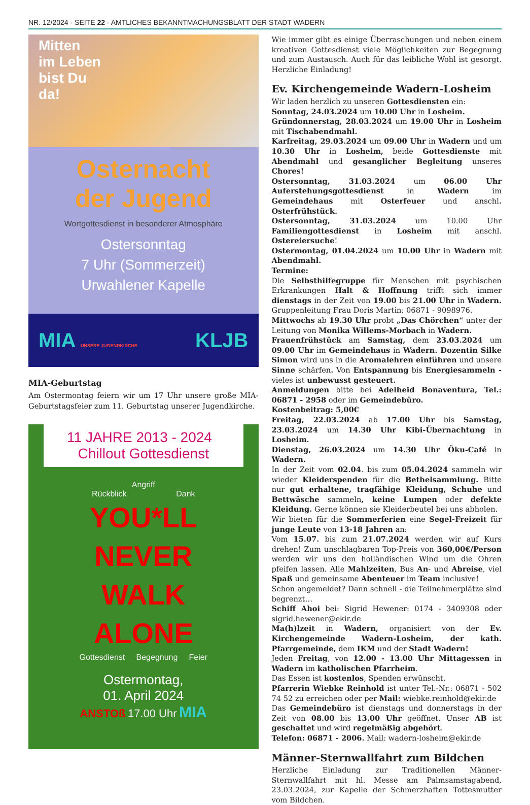NR. 12/2024 - SEITE 22 - AMTLICHES BEKANNTMACHUNGSBLATT DER STADT WADERN
Mitten
im Leben
bist Du
da!
Osternacht
der Jugend
Wortgottesdienst in besonderer Atmosphäre
Ostersonntag
7 Uhr (Sommerzeit)
Urwahlener Kapelle
MIA UNSERE JUGENDKIRCHE KLJB
MIA-Geburtstag
Am Ostermontag feiern wir um 17 Uhr unsere große MIA-Geburtstagsfeier zum 11. Geburtstag unserer Jugendkirche.
11 JAHRE 2013 - 2024 Chillout Gottesdienst
Angriff
Rückblick Dank
YOU*LL
NEVER
WALK
ALONE
Gottesdienst Begegnung Feier
Ostermontag,
01. April 2024
ANSTOß 17.00 Uhr MIA
Wie immer gibt es einige Überraschungen und neben einem kreativen Gottesdienst viele Möglichkeiten zur Begegnung und zum Austausch. Auch für das leibliche Wohl ist gesorgt. Herzliche Einladung!
Ev. Kirchengemeinde Wadern-Losheim
Wir laden herzlich zu unseren Gottesdiensten ein:
Sonntag, 24.03.2024 um 10.00 Uhr in Losheim.
Gründonnerstag, 28.03.2024 um 19.00 Uhr in Losheim mit Tischabendmahl.
Karfreitag, 29.03.2024 um 09.00 Uhr in Wadern und um 10.30 Uhr in Losheim, beide Gottesdienste mit Abendmahl und gesanglicher Begleitung unseres Chores!
Ostersonntag, 31.03.2024 um 06.00 Uhr Auferstehungsgottesdienst in Wadern im Gemeindehaus mit Osterfeuer und anschl. Osterfrühstück.
Ostersonntag, 31.03.2024 um 10.00 Uhr Familiengottesdienst in Losheim mit anschl. Ostereiersuche!
Ostermontag, 01.04.2024 um 10.00 Uhr in Wadern mit Abendmahl.
Termine:
Die Selbsthilfegruppe für Menschen mit psychischen Erkrankungen Halt & Hoffnung trifft sich immer dienstags in der Zeit von 19.00 bis 21.00 Uhr in Wadern. Gruppenleitung Frau Doris Martin: 06871 - 9098976.
Mittwochs ab 19.30 Uhr probt „Das Chörchen“ unter der Leitung von Monika Willems-Morbach in Wadern.
Frauenfrühstück am Samstag, dem 23.03.2024 um 09.00 Uhr im Gemeindehaus in Wadern. Dozentin Silke Simon wird uns in die Aromalehren einführen und unsere Sinne schärfen. Von Entspannung bis Energiesammeln - vieles ist unbewusst gesteuert.
Anmeldungen bitte bei Adelheid Bonaventura, Tel.: 06871 - 2958 oder im Gemeindebüro.
Kostenbeitrag: 5,00€
Freitag, 22.03.2024 ab 17.00 Uhr bis Samstag, 23.03.2024 um 14.30 Uhr Kibi-Übernachtung in Losheim.
Dienstag, 26.03.2024 um 14.30 Uhr Öku-Café in Wadern.
In der Zeit vom 02.04. bis zum 05.04.2024 sammeln wir wieder Kleiderspenden für die Bethelsammlung. Bitte nur gut erhaltene, tragfähige Kleidung, Schuhe und Bettwäsche sammeln, keine Lumpen oder defekte Kleidung. Gerne können sie Kleiderbeutel bei uns abholen.
Wir bieten für die Sommerferien eine Segel-Freizeit für junge Leute von 13-18 Jahren an:
Vom 15.07. bis zum 21.07.2024 werden wir auf Kurs drehen! Zum unschlagbaren Top-Preis von 360,00€/Person werden wir uns den holländischen Wind um die Ohren pfeifen lassen. Alle Mahlzeiten, Bus An- und Abreise, viel Spaß und gemeinsame Abenteuer im Team inclusive!
Schon angemeldet? Dann schnell - die Teilnehmerplätze sind begrenzt…
Schiff Ahoi bei: Sigrid Hewener: 0174 - 3409308 oder sigrid.hewener@ekir.de
Ma(h)lzeit in Wadern, organisiert von der Ev. Kirchengemeinde Wadern-Losheim, der kath. Pfarrgemeinde, dem IKM und der Stadt Wadern!
Jeden Freitag, von 12.00 - 13.00 Uhr Mittagessen in Wadern im katholischen Pfarrheim.
Das Essen ist kostenlos, Spenden erwünscht.
Pfarrerin Wiebke Reinhold ist unter Tel.-Nr.: 06871 - 502 74 52 zu erreichen oder per Mail: wiebke.reinhold@ekir.de
Das Gemeindebüro ist dienstags und donnerstags in der Zeit von 08.00 bis 13.00 Uhr geöffnet. Unser AB ist geschaltet und wird regelmäßig abgehört.
Telefon: 06871 - 2006. Mail: wadern-losheim@ekir.de
Männer-Sternwallfahrt zum Bildchen
Herzliche Einladung zur Traditionellen Männer-Sternwallfahrt mit hl. Messe am Palmsamstagabend, 23.03.2024, zur Kapelle der Schmerzhaften Tottesmutter vom Bildchen.